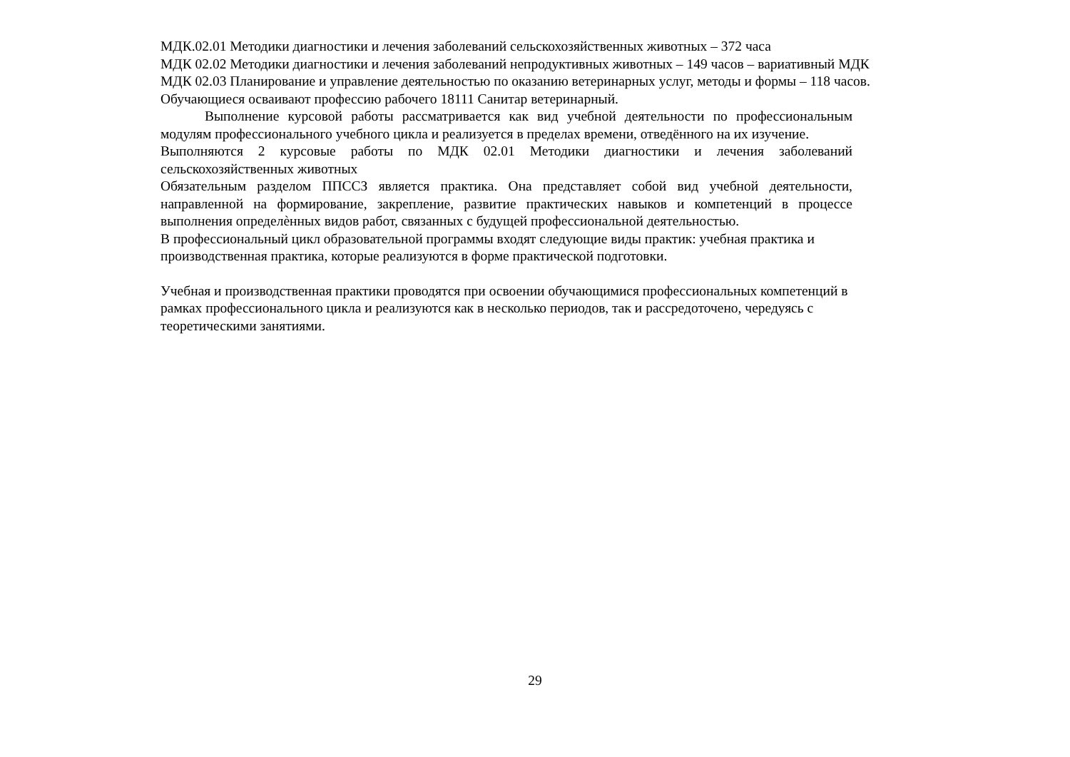МДК.02.01 Методики диагностики и лечения заболеваний сельскохозяйственных животных – 372 часа
МДК 02.02 Методики диагностики и лечения заболеваний непродуктивных животных – 149 часов – вариативный МДК
МДК 02.03 Планирование и управление деятельностью по оказанию ветеринарных услуг, методы и формы – 118 часов.
Обучающиеся осваивают профессию рабочего 18111 Санитар ветеринарный.
Выполнение курсовой работы рассматривается как вид учебной деятельности по профессиональным модулям профессионального учебного цикла и реализуется в пределах времени, отведённого на их изучение.
Выполняются 2 курсовые работы по МДК 02.01 Методики диагностики и лечения заболеваний сельскохозяйственных животных
Обязательным разделом ППССЗ является практика. Она представляет собой вид учебной деятельности, направленной на формирование, закрепление, развитие практических навыков и компетенций в процессе выполнения определѐнных видов работ, связанных с будущей профессиональной деятельностью.
В профессиональный цикл образовательной программы входят следующие виды практик: учебная практика и производственная практика, которые реализуются в форме практической подготовки.
Учебная и производственная практики проводятся при освоении обучающимися профессиональных компетенций в рамках профессионального цикла и реализуются как в несколько периодов, так и рассредоточено, чередуясь с теоретическими занятиями.
29